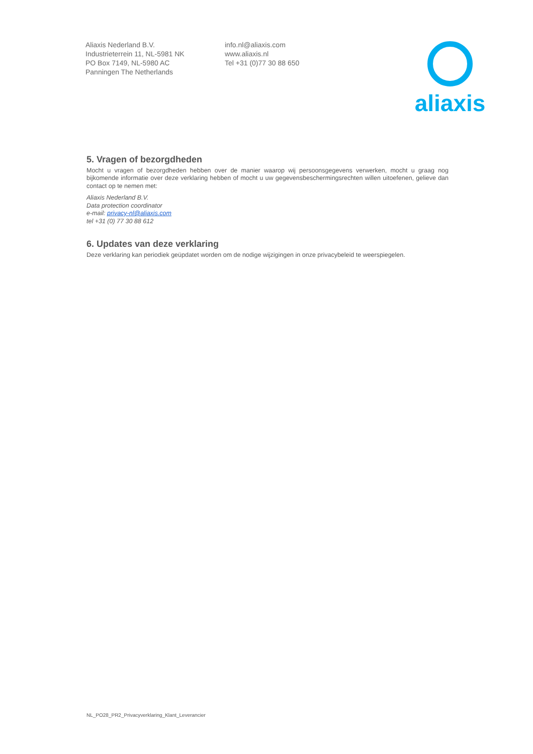Aliaxis Nederland B.V.
Industrieterrein 11, NL-5981 NK
PO Box 7149, NL-5980 AC
Panningen The Netherlands
info.nl@aliaxis.com
www.aliaxis.nl
Tel +31 (0)77 30 88 650
aliaxis
5. Vragen of bezorgdheden
Mocht u vragen of bezorgdheden hebben over de manier waarop wij persoonsgegevens verwerken, mocht u graag nog bijkomende informatie over deze verklaring hebben of mocht u uw gegevensbeschermingsrechten willen uitoefenen, gelieve dan contact op te nemen met:
Aliaxis Nederland B.V.
Data protection coordinator
e-mail: privacy-nl@aliaxis.com
tel +31 (0) 77 30 88 612
6. Updates van deze verklaring
Deze verklaring kan periodiek geüpdatet worden om de nodige wijzigingen in onze privacybeleid te weerspiegelen.
NL_PO28_PR2_Privacyverklaring_Klant_Leverancier